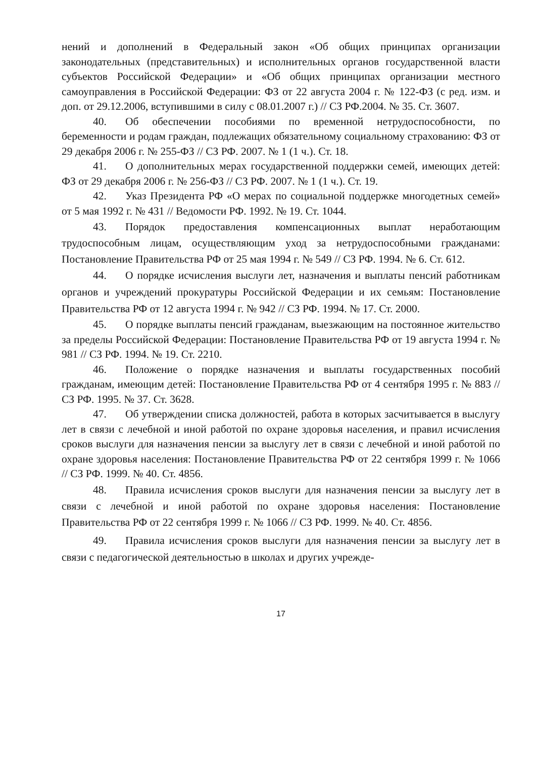нений и дополнений в Федеральный закон «Об общих принципах организации законодательных (представительных) и исполнительных органов государственной власти субъектов Российской Федерации» и «Об общих принципах организации местного самоуправления в Российской Федерации: ФЗ от 22 августа 2004 г. № 122-ФЗ (с ред. изм. и доп. от 29.12.2006, вступившими в силу с 08.01.2007 г.) // СЗ РФ.2004. № 35. Ст. 3607.
40. Об обеспечении пособиями по временной нетрудоспособности, по беременности и родам граждан, подлежащих обязательному социальному страхованию: ФЗ от 29 декабря 2006 г. № 255-ФЗ // СЗ РФ. 2007. № 1 (1 ч.). Ст. 18.
41. О дополнительных мерах государственной поддержки семей, имеющих детей: ФЗ от 29 декабря 2006 г. № 256-ФЗ // СЗ РФ. 2007. № 1 (1 ч.). Ст. 19.
42. Указ Президента РФ «О мерах по социальной поддержке многодетных семей» от 5 мая 1992 г. № 431 // Ведомости РФ. 1992. № 19. Ст. 1044.
43. Порядок предоставления компенсационных выплат неработающим трудоспособным лицам, осуществляющим уход за нетрудоспособными гражданами: Постановление Правительства РФ от 25 мая 1994 г. № 549 // СЗ РФ. 1994. № 6. Ст. 612.
44. О порядке исчисления выслуги лет, назначения и выплаты пенсий работникам органов и учреждений прокуратуры Российской Федерации и их семьям: Постановление Правительства РФ от 12 августа 1994 г. № 942 // СЗ РФ. 1994. № 17. Ст. 2000.
45. О порядке выплаты пенсий гражданам, выезжающим на постоянное жительство за пределы Российской Федерации: Постановление Правительства РФ от 19 августа 1994 г. № 981 // СЗ РФ. 1994. № 19. Ст. 2210.
46. Положение о порядке назначения и выплаты государственных пособий гражданам, имеющим детей: Постановление Правительства РФ от 4 сентября 1995 г. № 883 // СЗ РФ. 1995. № 37. Ст. 3628.
47. Об утверждении списка должностей, работа в которых засчитывается в выслугу лет в связи с лечебной и иной работой по охране здоровья населения, и правил исчисления сроков выслуги для назначения пенсии за выслугу лет в связи с лечебной и иной работой по охране здоровья населения: Постановление Правительства РФ от 22 сентября 1999 г. № 1066 // СЗ РФ. 1999. № 40. Ст. 4856.
48. Правила исчисления сроков выслуги для назначения пенсии за выслугу лет в связи с лечебной и иной работой по охране здоровья населения: Постановление Правительства РФ от 22 сентября 1999 г. № 1066 // СЗ РФ. 1999. № 40. Ст. 4856.
49. Правила исчисления сроков выслуги для назначения пенсии за выслугу лет в связи с педагогической деятельностью в школах и других учрежде-
17